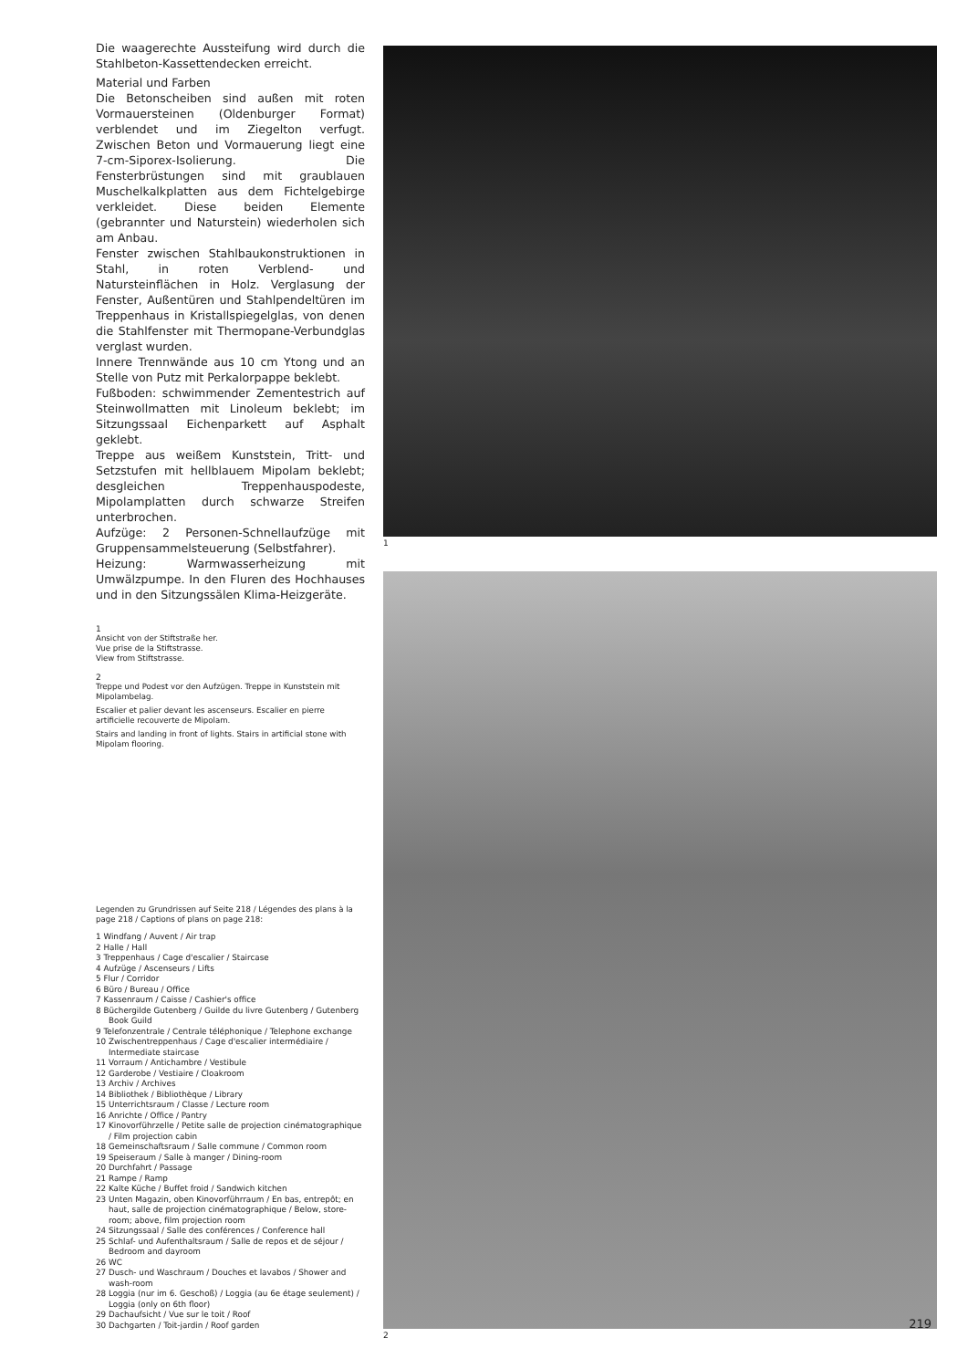Die waagerechte Aussteifung wird durch die Stahlbeton-Kassettendecken erreicht.
Material und Farben
Die Betonscheiben sind außen mit roten Vormauersteinen (Oldenburger Format) verblendet und im Ziegelton verfugt. Zwischen Beton und Vormauerung liegt eine 7-cm-Siporex-Isolierung. Die Fensterbrüstungen sind mit graublauen Muschelkalkplatten aus dem Fichtelgebirge verkleidet. Diese beiden Elemente (gebrannter und Naturstein) wiederholen sich am Anbau.
Fenster zwischen Stahlbaukonstruktionen in Stahl, in roten Verblend- und Natursteinflächen in Holz. Verglasung der Fenster, Außentüren und Stahlpendeltüren im Treppenhaus in Kristallspiegelglas, von denen die Stahlfenster mit Thermopane-Verbundglas verglast wurden.
Innere Trennwände aus 10 cm Ytong und an Stelle von Putz mit Perkalorpappe beklebt.
Fußboden: schwimmender Zementestrich auf Steinwollmatten mit Linoleum beklebt; im Sitzungssaal Eichenparkett auf Asphalt geklebt.
Treppe aus weißem Kunststein, Tritt- und Setzstufen mit hellblauem Mipolam beklebt; desgleichen Treppenhauspodeste, Mipolamplatten durch schwarze Streifen unterbrochen.
Aufzüge: 2 Personen-Schnellaufzüge mit Gruppensammelsteuerung (Selbstfahrer).
Heizung: Warmwasserheizung mit Umwälzpumpe. In den Fluren des Hochhauses und in den Sitzungssälen Klima-Heizgeräte.
1
Ansicht von der Stiftstraße her.
Vue prise de la Stiftstrasse.
View from Stiftstrasse.
2
Treppe und Podest vor den Aufzügen. Treppe in Kunststein mit Mipolambelag.
Escalier et palier devant les ascenseurs. Escalier en pierre artificielle recouverte de Mipolam.
Stairs and landing in front of lights. Stairs in artificial stone with Mipolam flooring.
Legenden zu Grundrissen auf Seite 218 / Légendes des plans à la page 218 / Captions of plans on page 218:
1 Windfang / Auvent / Air trap
2 Halle / Hall
3 Treppenhaus / Cage d'escalier / Staircase
4 Aufzüge / Ascenseurs / Lifts
5 Flur / Corridor
6 Büro / Bureau / Office
7 Kassenraum / Caisse / Cashier's office
8 Büchergilde Gutenberg / Guilde du livre Gutenberg / Gutenberg Book Guild
9 Telefonzentrale / Centrale téléphonique / Telephone exchange
10 Zwischentreppenhaus / Cage d'escalier intermédiaire / Intermediate staircase
11 Vorraum / Antichambre / Vestibule
12 Garderobe / Vestiaire / Cloakroom
13 Archiv / Archives
14 Bibliothek / Bibliothèque / Library
15 Unterrichtsraum / Classe / Lecture room
16 Anrichte / Office / Pantry
17 Kinovorführzelle / Petite salle de projection cinématographique / Film projection cabin
18 Gemeinschaftsraum / Salle commune / Common room
19 Speiseraum / Salle à manger / Dining-room
20 Durchfahrt / Passage
21 Rampe / Ramp
22 Kalte Küche / Buffet froid / Sandwich kitchen
23 Unten Magazin, oben Kinovorführraum / En bas, entrepôt; en haut, salle de projection cinématographique / Below, store-room; above, film projection room
24 Sitzungssaal / Salle des conférences / Conference hall
25 Schlaf- und Aufenthaltsraum / Salle de repos et de séjour / Bedroom and dayroom
26 WC
27 Dusch- und Waschraum / Douches et lavabos / Shower and wash-room
28 Loggia (nur im 6. Geschoß) / Loggia (au 6e étage seulement) / Loggia (only on 6th floor)
29 Dachaufsicht / Vue sur le toit / Roof
30 Dachgarten / Toit-jardin / Roof garden
1
2
219